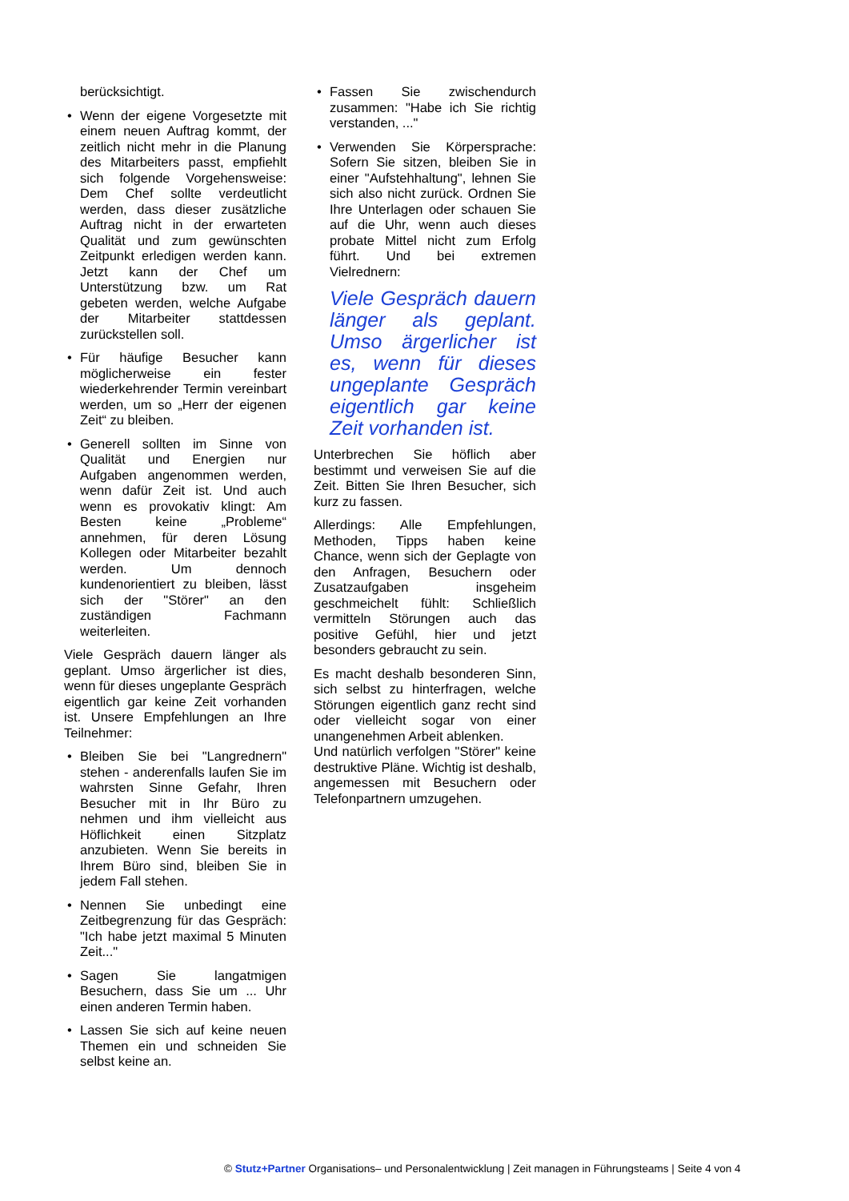berücksichtigt.
• Wenn der eigene Vorgesetzte mit einem neuen Auftrag kommt, der zeitlich nicht mehr in die Planung des Mitarbeiters passt, empfiehlt sich folgende Vorgehensweise: Dem Chef sollte verdeutlicht werden, dass dieser zusätzliche Auftrag nicht in der erwarteten Qualität und zum gewünschten Zeitpunkt erledigen werden kann. Jetzt kann der Chef um Unterstützung bzw. um Rat gebeten werden, welche Aufgabe der Mitarbeiter stattdessen zurückstellen soll.
• Für häufige Besucher kann möglicherweise ein fester wiederkehrender Termin vereinbart werden, um so „Herr der eigenen Zeit“ zu bleiben.
• Generell sollten im Sinne von Qualität und Energien nur Aufgaben angenommen werden, wenn dafür Zeit ist. Und auch wenn es provokativ klingt: Am Besten keine „Probleme“ annehmen, für deren Lösung Kollegen oder Mitarbeiter bezahlt werden. Um dennoch kundenorientiert zu bleiben, lässt sich der "Störer" an den zuständigen Fachmann weiterleiten.
Viele Gespräch dauern länger als geplant. Umso ärgerlicher ist dies, wenn für dieses ungeplante Gespräch eigentlich gar keine Zeit vorhanden ist. Unsere Empfehlungen an Ihre Teilnehmer:
• Bleiben Sie bei "Langrednern" stehen - anderenfalls laufen Sie im wahrsten Sinne Gefahr, Ihren Besucher mit in Ihr Büro zu nehmen und ihm vielleicht aus Höflichkeit einen Sitzplatz anzubieten. Wenn Sie bereits in Ihrem Büro sind, bleiben Sie in jedem Fall stehen.
• Nennen Sie unbedingt eine Zeitbegrenzung für das Gespräch: "Ich habe jetzt maximal 5 Minuten Zeit..."
• Sagen Sie langatmigen Besuchern, dass Sie um ... Uhr einen anderen Termin haben.
• Lassen Sie sich auf keine neuen Themen ein und schneiden Sie selbst keine an.
• Fassen Sie zwischendurch zusammen: "Habe ich Sie richtig verstanden, ..."
• Verwenden Sie Körpersprache: Sofern Sie sitzen, bleiben Sie in einer "Aufstehhaltung", lehnen Sie sich also nicht zurück. Ordnen Sie Ihre Unterlagen oder schauen Sie auf die Uhr, wenn auch dieses probate Mittel nicht zum Erfolg führt. Und bei extremen Vielrednern:
Viele Gespräch dauern länger als geplant. Umso ärgerlicher ist es, wenn für dieses ungeplante Gespräch eigentlich gar keine Zeit vorhanden ist.
Unterbrechen Sie höflich aber bestimmt und verweisen Sie auf die Zeit. Bitten Sie Ihren Besucher, sich kurz zu fassen.
Allerdings: Alle Empfehlungen, Methoden, Tipps haben keine Chance, wenn sich der Geplagte von den Anfragen, Besuchern oder Zusatzaufgaben insgeheim geschmeichelt fühlt: Schließlich vermitteln Störungen auch das positive Gefühl, hier und jetzt besonders gebraucht zu sein.
Es macht deshalb besonderen Sinn, sich selbst zu hinterfragen, welche Störungen eigentlich ganz recht sind oder vielleicht sogar von einer unangenehmen Arbeit ablenken.
Und natürlich verfolgen "Störer" keine destruktive Pläne. Wichtig ist deshalb, angemessen mit Besuchern oder Telefonpartnern umzugehen.
© Stutz+Partner Organisations– und Personalentwicklung | Zeit managen in Führungsteams | Seite 4 von 4